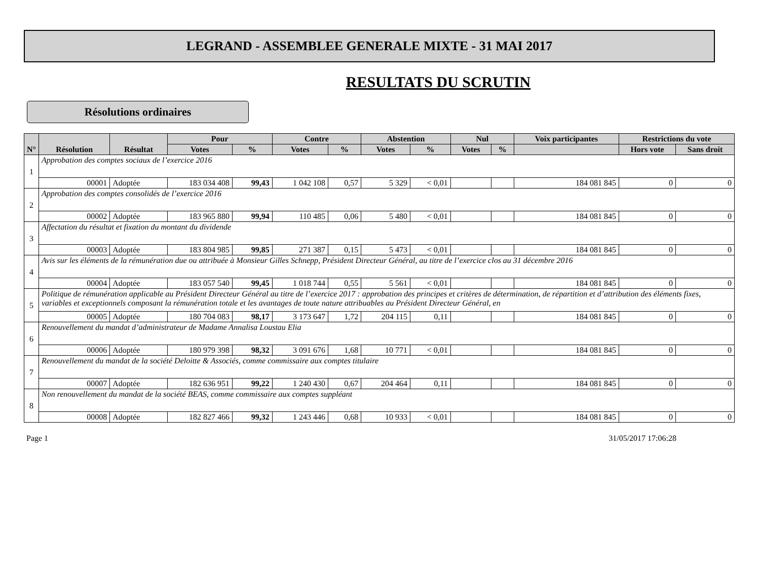LEGRAND - ASSEMBLEE GENERALE MIXTE - 31 MAI 2017
RESULTATS DU SCRUTIN
Résolutions ordinaires
| N° | Résolution | Résultat | Pour | | Contre | | Abstention | | Nul | | Voix participantes | Restrictions du vote | |
| --- | --- | --- | --- | --- | --- | --- | --- | --- | --- | --- | --- | --- | --- |
| | | | Votes | % | Votes | % | Votes | % | Votes | % | | Hors vote | Sans droit |
| 1 | Approbation des comptes sociaux de l’exercice 2016 | | | | | | | | | | | | |
| | 00001 | Adoptée | 183 034 408 | 99,43 | 1 042 108 | 0,57 | 5 329 | < 0,01 | | | 184 081 845 | 0 | 0 |
| 2 | Approbation des comptes consolidés de l’exercice 2016 | | | | | | | | | | | | |
| | 00002 | Adoptée | 183 965 880 | 99,94 | 110 485 | 0,06 | 5 480 | < 0,01 | | | 184 081 845 | 0 | 0 |
| 3 | Affectation du résultat et fixation du montant du dividende | | | | | | | | | | | | |
| | 00003 | Adoptée | 183 804 985 | 99,85 | 271 387 | 0,15 | 5 473 | < 0,01 | | | 184 081 845 | 0 | 0 |
| 4 | Avis sur les éléments de la rémunération due ou attribuée à Monsieur Gilles Schnepp, Président Directeur Général, au titre de l’exercice clos au 31 décembre 2016 | | | | | | | | | | | | |
| | 00004 | Adoptée | 183 057 540 | 99,45 | 1 018 744 | 0,55 | 5 561 | < 0,01 | | | 184 081 845 | 0 | 0 |
| 5 | Politique de rémunération applicable au Président Directeur Général au titre de l’exercice 2017 : approbation des principes et critères de détermination, de répartition et d’attribution des éléments fixes, variables et exceptionnels composant la rémunération totale et les avantages de toute nature attribuables au Président Directeur Général, en | | | | | | | | | | | | |
| | 00005 | Adoptée | 180 704 083 | 98,17 | 3 173 647 | 1,72 | 204 115 | 0,11 | | | 184 081 845 | 0 | 0 |
| 6 | Renouvellement du mandat d’administrateur de Madame Annalisa Loustau Elia | | | | | | | | | | | | |
| | 00006 | Adoptée | 180 979 398 | 98,32 | 3 091 676 | 1,68 | 10 771 | < 0,01 | | | 184 081 845 | 0 | 0 |
| 7 | Renouvellement du mandat de la société Deloitte & Associés, comme commissaire aux comptes titulaire | | | | | | | | | | | | |
| | 00007 | Adoptée | 182 636 951 | 99,22 | 1 240 430 | 0,67 | 204 464 | 0,11 | | | 184 081 845 | 0 | 0 |
| 8 | Non renouvellement du mandat de la société BEAS, comme commissaire aux comptes suppléant | | | | | | | | | | | | |
| | 00008 | Adoptée | 182 827 466 | 99,32 | 1 243 446 | 0,68 | 10 933 | < 0,01 | | | 184 081 845 | 0 | 0 |
Page 1 31/05/2017 17:06:28